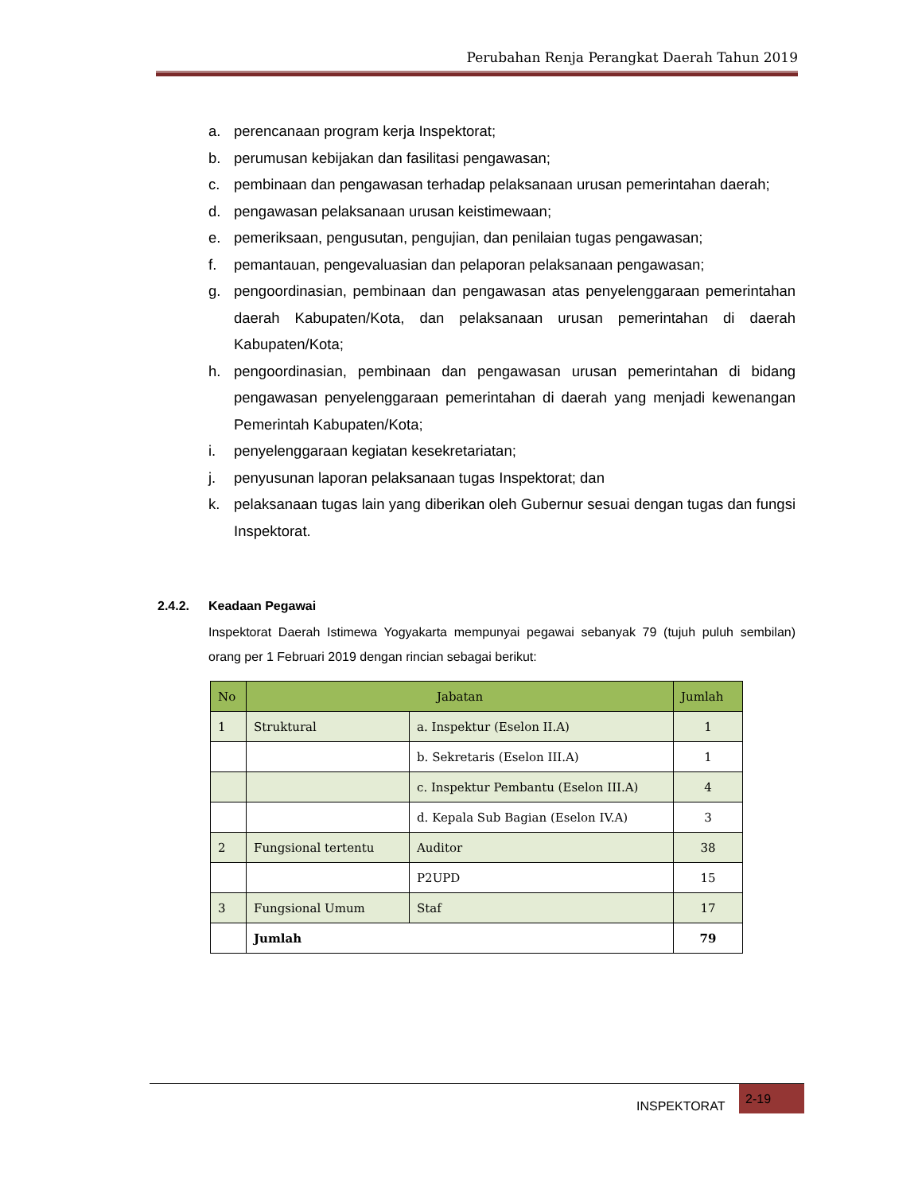Perubahan Renja Perangkat Daerah Tahun 2019
a. perencanaan program kerja Inspektorat;
b. perumusan kebijakan dan fasilitasi pengawasan;
c. pembinaan dan pengawasan terhadap pelaksanaan urusan pemerintahan daerah;
d. pengawasan pelaksanaan urusan keistimewaan;
e. pemeriksaan, pengusutan, pengujian, dan penilaian tugas pengawasan;
f. pemantauan, pengevaluasian dan pelaporan pelaksanaan pengawasan;
g. pengoordinasian, pembinaan dan pengawasan atas penyelenggaraan pemerintahan daerah Kabupaten/Kota, dan pelaksanaan urusan pemerintahan di daerah Kabupaten/Kota;
h. pengoordinasian, pembinaan dan pengawasan urusan pemerintahan di bidang pengawasan penyelenggaraan pemerintahan di daerah yang menjadi kewenangan Pemerintah Kabupaten/Kota;
i. penyelenggaraan kegiatan kesekretariatan;
j. penyusunan laporan pelaksanaan tugas Inspektorat; dan
k. pelaksanaan tugas lain yang diberikan oleh Gubernur sesuai dengan tugas dan fungsi Inspektorat.
2.4.2. Keadaan Pegawai
Inspektorat Daerah Istimewa Yogyakarta mempunyai pegawai sebanyak 79 (tujuh puluh sembilan) orang per 1 Februari 2019 dengan rincian sebagai berikut:
| No | Jabatan | | Jumlah |
| --- | --- | --- | --- |
| 1 | Struktural | a. Inspektur (Eselon II.A) | 1 |
| | | b. Sekretaris (Eselon III.A) | 1 |
| | | c. Inspektur Pembantu (Eselon III.A) | 4 |
| | | d. Kepala Sub Bagian (Eselon IV.A) | 3 |
| 2 | Fungsional tertentu | Auditor | 38 |
| | | P2UPD | 15 |
| 3 | Fungsional Umum | Staf | 17 |
| | Jumlah | | 79 |
INSPEKTORAT
2-19